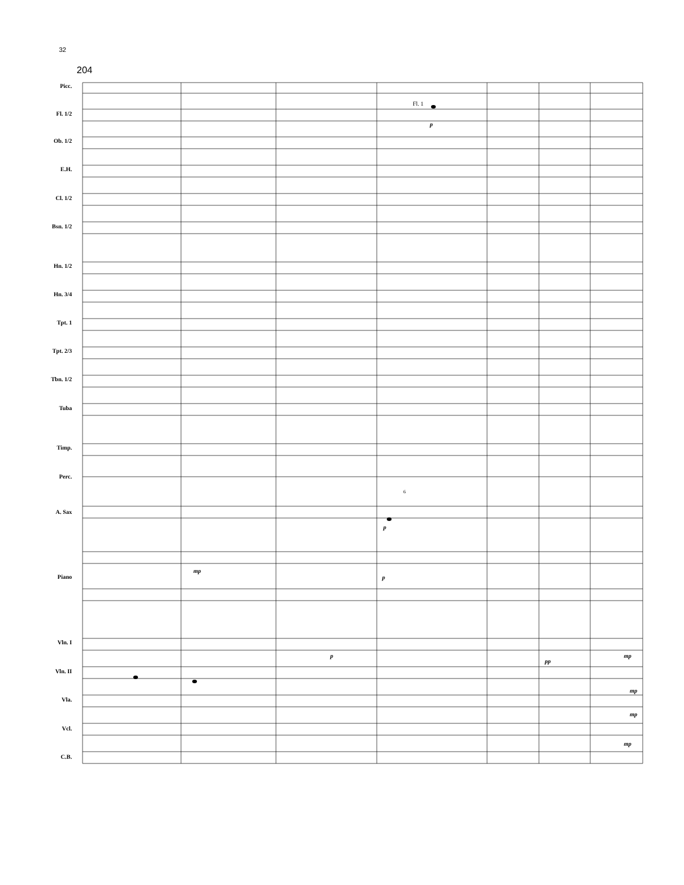32
204
Picc.
Fl. 1/2
Ob. 1/2
E.H.
Cl. 1/2
Bsn. 1/2
Hn. 1/2
Hn. 3/4
Tpt. 1
Tpt. 2/3
Tbn. 1/2
Tuba
Timp.
Perc.
A. Sax
Piano
Vln. I
Vln. II
Vla.
Vcl.
C.B.
Fl. 1
p
p
6
mp
p
p
pp
mp
mp
mp
mp